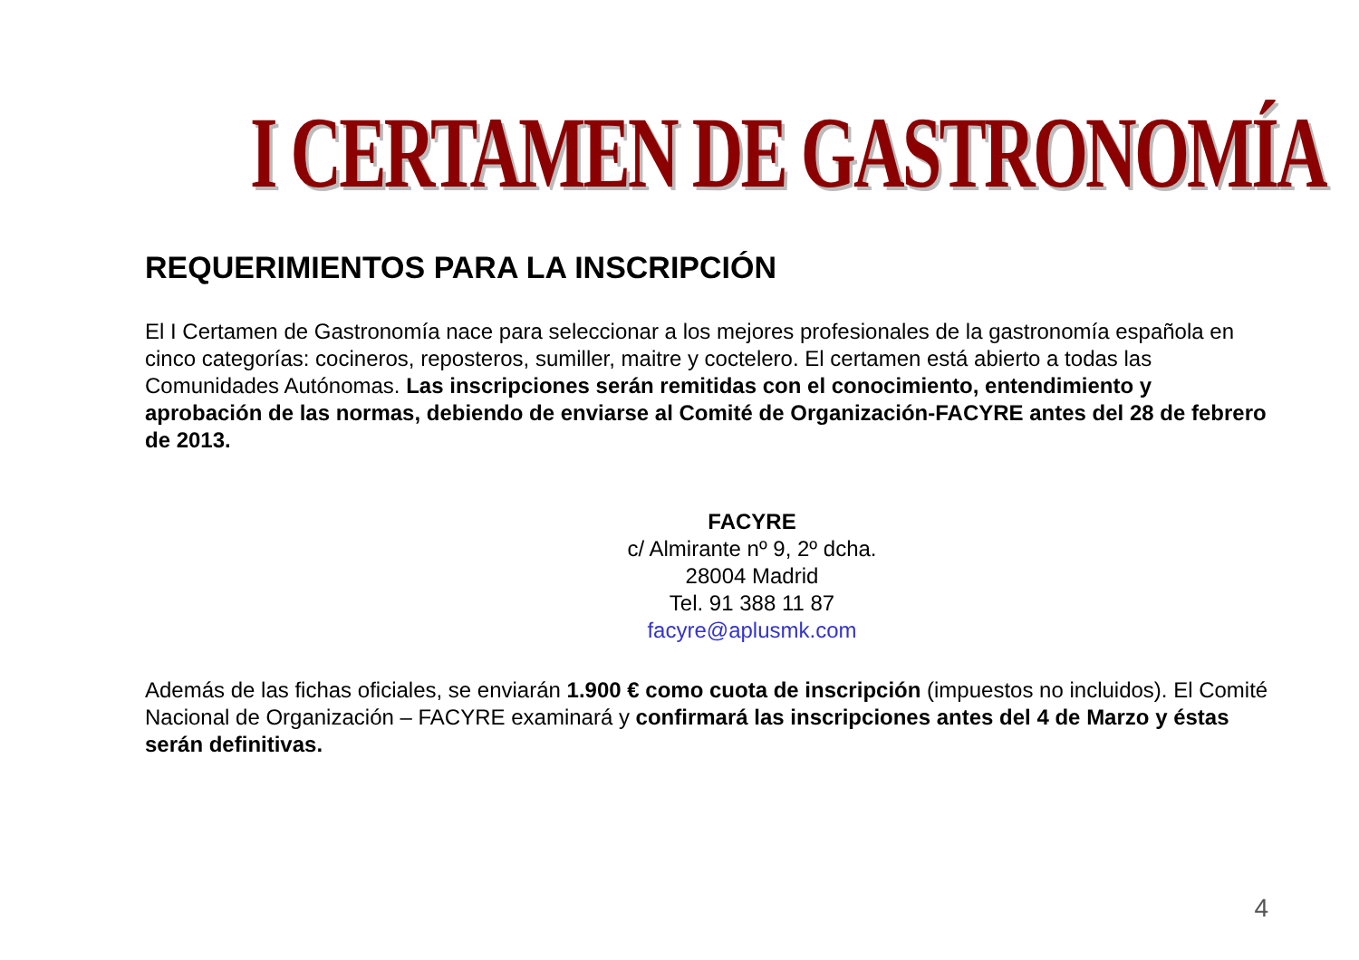I CERTAMEN DE GASTRONOMÍA
REQUERIMIENTOS PARA LA INSCRIPCIÓN
El I Certamen de Gastronomía nace para seleccionar a los mejores profesionales de la gastronomía española en cinco categorías: cocineros, reposteros, sumiller, maitre y coctelero. El certamen está abierto a todas las Comunidades Autónomas. Las inscripciones serán remitidas con el conocimiento, entendimiento y aprobación de las normas, debiendo de enviarse al Comité de Organización-FACYRE antes del 28 de febrero de 2013.
FACYRE
c/ Almirante nº 9, 2º dcha.
28004 Madrid
Tel. 91 388 11 87
facyre@aplusmk.com
Además de las fichas oficiales, se enviarán 1.900 € como cuota de inscripción (impuestos no incluidos). El Comité Nacional de Organización – FACYRE examinará y confirmará las inscripciones antes del 4 de Marzo y éstas serán definitivas.
4